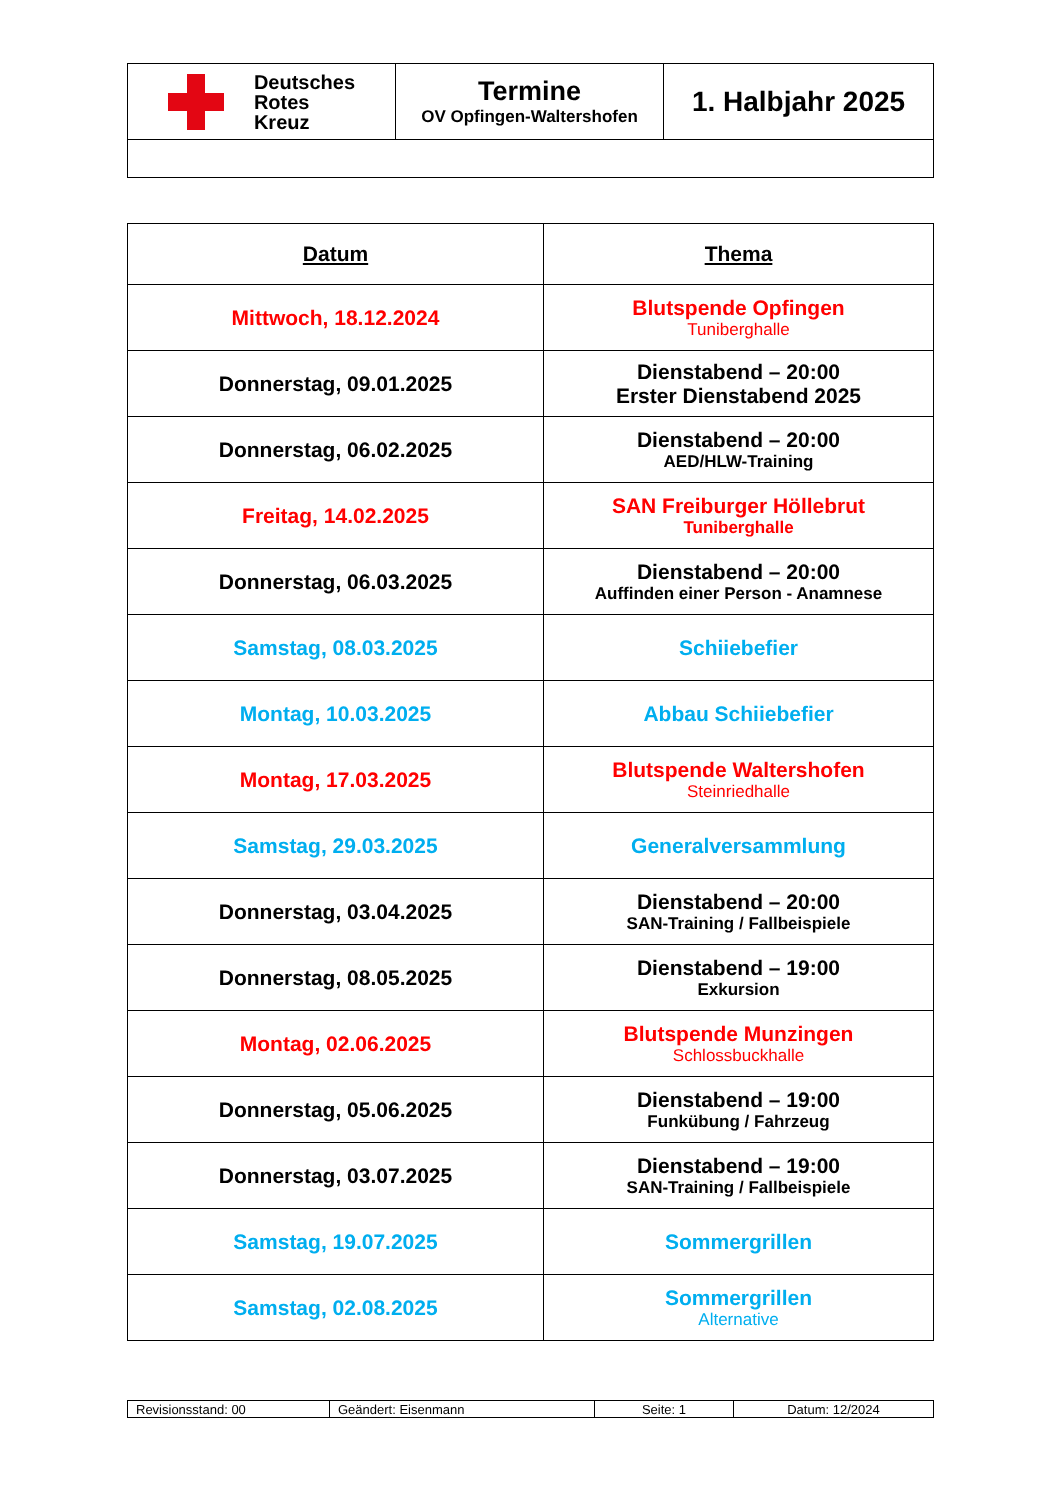| Deutsches Rotes Kreuz | Termine OV Opfingen-Waltershofen | 1. Halbjahr 2025 |
| Datum | Thema |
| --- | --- |
| Mittwoch, 18.12.2024 | Blutspende Opfingen Tuniberghalle |
| Donnerstag, 09.01.2025 | Dienstabend – 20:00 Erster Dienstabend 2025 |
| Donnerstag, 06.02.2025 | Dienstabend – 20:00 AED/HLW-Training |
| Freitag, 14.02.2025 | SAN Freiburger Höllebrut Tuniberghalle |
| Donnerstag, 06.03.2025 | Dienstabend – 20:00 Auffinden einer Person - Anamnese |
| Samstag, 08.03.2025 | Schiiebefier |
| Montag, 10.03.2025 | Abbau Schiiebefier |
| Montag, 17.03.2025 | Blutspende Waltershofen Steinriedhalle |
| Samstag, 29.03.2025 | Generalversammlung |
| Donnerstag, 03.04.2025 | Dienstabend – 20:00 SAN-Training / Fallbeispiele |
| Donnerstag, 08.05.2025 | Dienstabend – 19:00 Exkursion |
| Montag, 02.06.2025 | Blutspende Munzingen Schlossbuckhalle |
| Donnerstag, 05.06.2025 | Dienstabend – 19:00 Funkübung / Fahrzeug |
| Donnerstag, 03.07.2025 | Dienstabend – 19:00 SAN-Training / Fallbeispiele |
| Samstag, 19.07.2025 | Sommergrillen |
| Samstag, 02.08.2025 | Sommergrillen Alternative |
| Revisionsstand: 00 | Geändert: Eisenmann | Seite: 1 | Datum: 12/2024 |